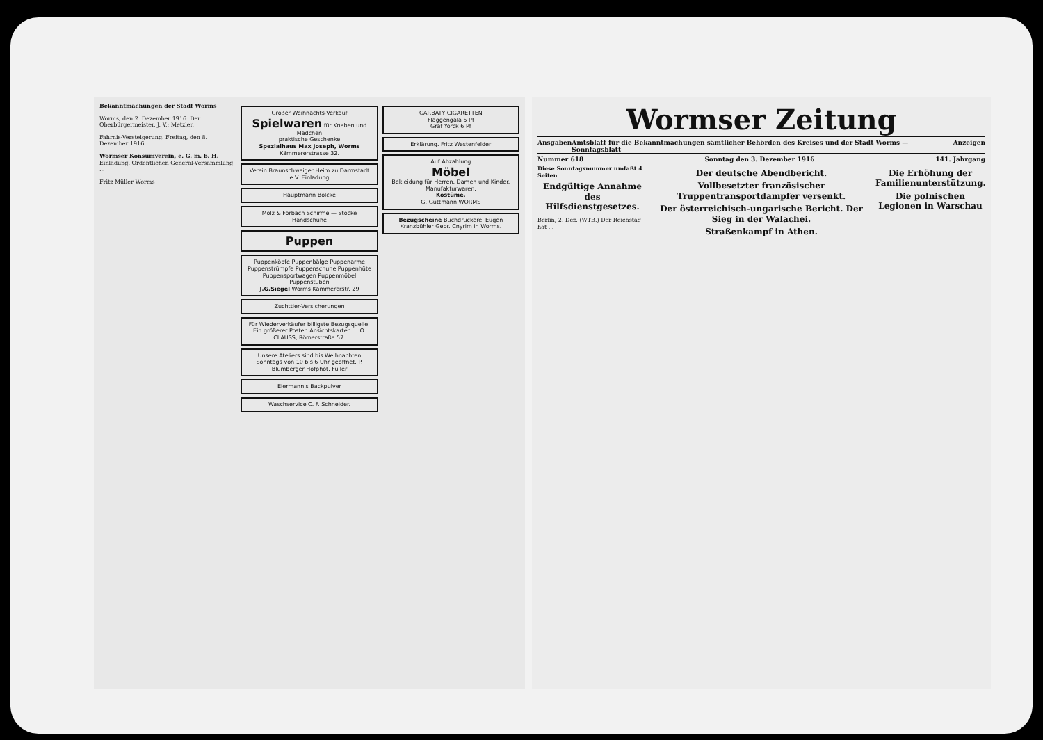Bekanntmachungen der Stadt Worms
Worms, den 2. Dezember 1916. Der Oberbürgermeister. J. V.: Metzler.
Fahrnis-Versteigerung. Freitag, den 8. Dezember 1916 ...
Wormser Konsumverein, e. G. m. b. H. Einladung. Ordentlichen General-Versammlung ...
Fritz Müller Worms
Großer Weihnachts-Verkauf
Spielwaren für Knaben und Mädchen
praktische Geschenke
Spezialhaus Max Joseph, Worms
Kämmererstrasse 32.
Verein Braunschweiger Heim zu Darmstadt e.V. Einladung
Hauptmann Bölcke
Molz & Forbach Schirme — Stöcke Handschuhe
Puppen
Puppenköpfe Puppenbälge Puppenarme Puppenstrümpfe Puppenschuhe Puppenhüte Puppensportwagen Puppenmöbel Puppenstuben
J.G.Siegel Worms Kämmererstr. 29
Zuchttier-Versicherungen
Für Wiederverkäufer billigste Bezugsquelle! Ein größerer Posten Ansichtskarten ... O. CLAUSS, Römerstraße 57.
Unsere Ateliers sind bis Weihnachten Sonntags von 10 bis 6 Uhr geöffnet. P. Blumberger Hofphot. Füller
Eiermann's Backpulver
Waschservice C. F. Schneider.
GARBATY CIGARETTEN
Flaggengala 5 Pf
Graf Yorck 6 Pf
Erklärung. Fritz Westenfelder
Auf Abzahlung
Möbel
Bekleidung für Herren, Damen und Kinder.
Manufakturwaren.
Kostüme.
G. Guttmann WORMS
Bezugscheine Buchdruckerei Eugen Kranzbühler Gebr. Cnyrim in Worms.
Wormser Zeitung
Ansgaben Amtsblatt für die Bekanntmachungen sämtlicher Behörden des Kreises und der Stadt Worms — Sonntagsblatt Anzeigen
Nummer 618 Sonntag den 3. Dezember 1916 141. Jahrgang
Diese Sonntagsnummer umfaßt 4 Seiten
Endgültige Annahme des Hilfsdienstgesetzes.
Berlin, 2. Dez. (WTB.) Der Reichstag hat ...
Der deutsche Abendbericht.
Vollbesetzter französischer Truppentransportdampfer versenkt.
Der österreichisch-ungarische Bericht. Der Sieg in der Walachei.
Straßenkampf in Athen.
Die Erhöhung der Familienunterstützung.
Die polnischen Legionen in Warschau